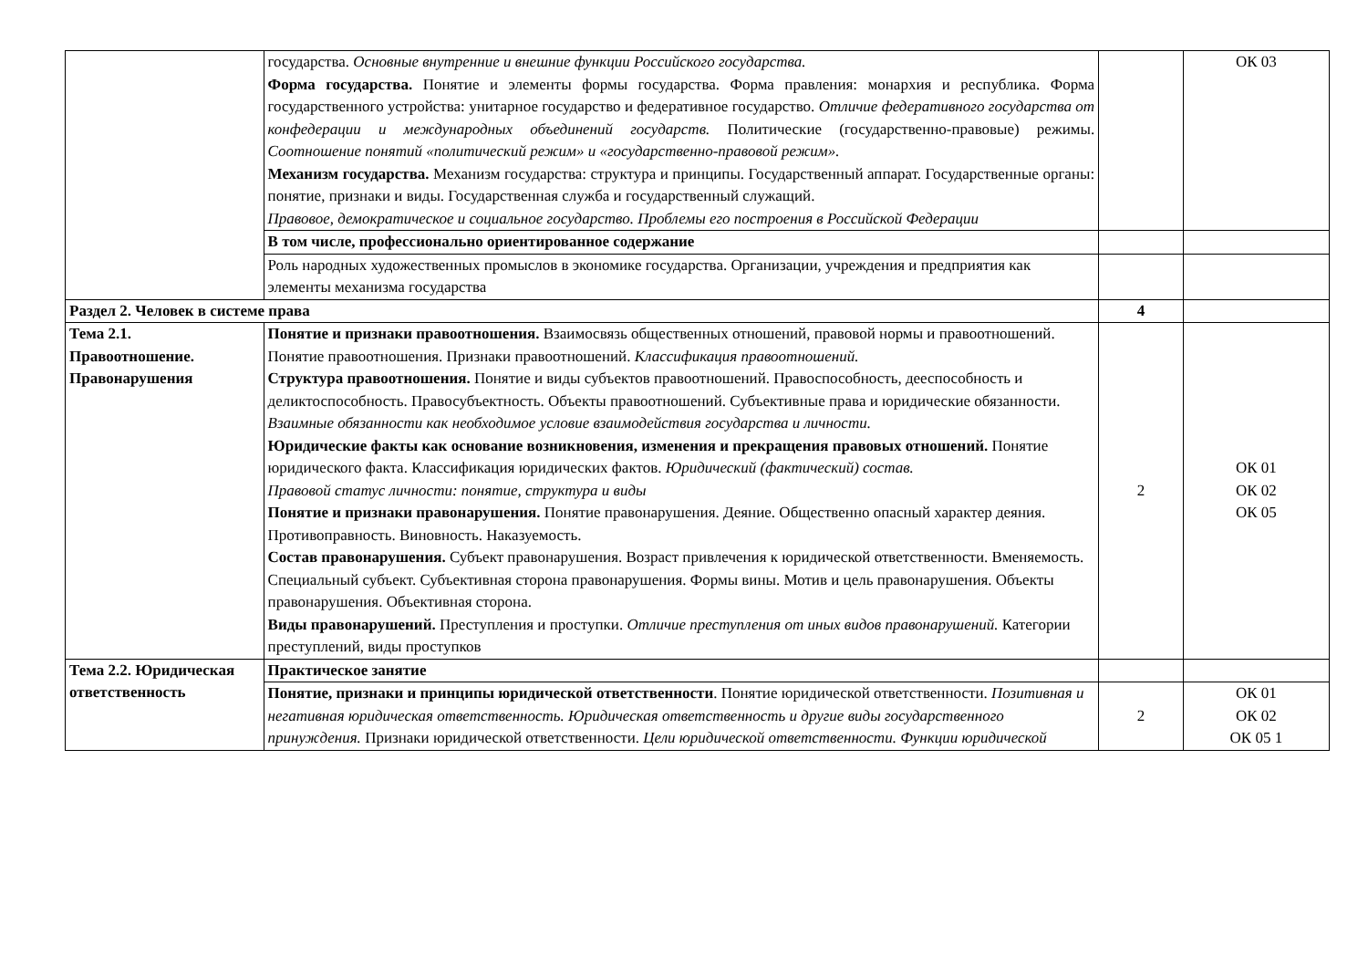| | государства. Основные внутренние и внешние функции Российского государства. Форма государства. Понятие и элементы формы государства. Форма правления: монархия и республика. Форма государственного устройства: унитарное государство и федеративное государство. Отличие федеративного государства от конфедерации и международных объединений государств. Политические (государственно-правовые) режимы. Соотношение понятий «политический режим» и «государственно-правовой режим». Механизм государства. Механизм государства: структура и принципы. Государственный аппарат. Государственные органы: понятие, признаки и виды. Государственная служба и государственный служащий. Правовое, демократическое и социальное государство. Проблемы его построения в Российской Федерации | | ОК 03 |
| | В том числе, профессионально ориентированное содержание | | |
| | Роль народных художественных промыслов в экономике государства. Организации, учреждения и предприятия как элементы механизма государства | | |
| Раздел 2. Человек в системе права | | 4 | |
| Тема 2.1. Правоотношение. Правонарушения | Понятие и признаки правоотношения. Взаимосвязь общественных отношений, правовой нормы и правоотношений. Понятие правоотношения. Признаки правоотношений. Классификация правоотношений. Структура правоотношения. Понятие и виды субъектов правоотношений. Правоспособность, дееспособность и деликтоспособность. Правосубъектность. Объекты правоотношений. Субъективные права и юридические обязанности. Взаимные обязанности как необходимое условие взаимодействия государства и личности. Юридические факты как основание возникновения, изменения и прекращения правовых отношений. Понятие юридического факта. Классификация юридических фактов. Юридический (фактический) состав. Правовой статус личности: понятие, структура и виды Понятие и признаки правонарушения. Понятие правонарушения. Деяние. Общественно опасный характер деяния. Противоправность. Виновность. Наказуемость. Состав правонарушения. Субъект правонарушения. Возраст привлечения к юридической ответственности. Вменяемость. Специальный субъект. Субъективная сторона правонарушения. Формы вины. Мотив и цель правонарушения. Объекты правонарушения. Объективная сторона. Виды правонарушений. Преступления и проступки. Отличие преступления от иных видов правонарушений. Категории преступлений, виды проступков | 2 | ОК 01 ОК 02 ОК 05 |
| Тема 2.2. Юридическая ответственность | Практическое занятие | | |
| | Понятие, признаки и принципы юридической ответственности . Понятие юридической ответственности. Позитивная и негативная юридическая ответственность. Юридическая ответственность и другие виды государственного принуждения. Признаки юридической ответственности. Цели юридической ответственности. Функции юридической | 2 | ОК 01 ОК 02 ОК 05 1 |